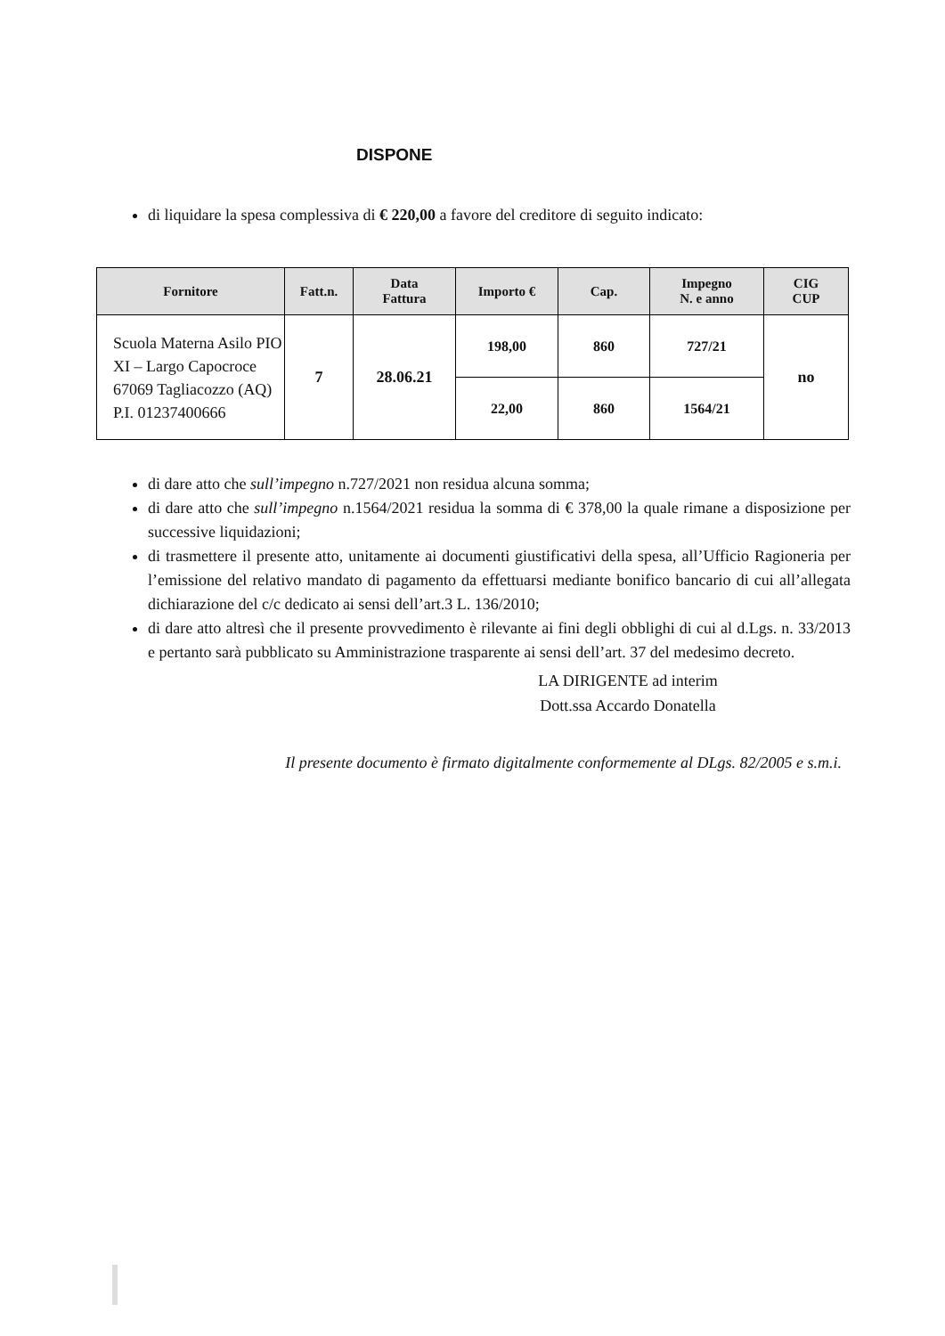DISPONE
di liquidare la spesa complessiva di € 220,00 a favore del creditore di seguito indicato:
| Fornitore | Fatt.n. | Data Fattura | Importo € | Cap. | Impegno N. e anno | CIG CUP |
| --- | --- | --- | --- | --- | --- | --- |
| Scuola Materna Asilo PIO XI – Largo Capocroce 67069 Tagliacozzo (AQ) P.I. 01237400666 | 7 | 28.06.21 | 198,00 | 860 | 727/21 | no |
| | | | 22,00 | 860 | 1564/21 | |
di dare atto che sull’impegno n.727/2021 non residua alcuna somma;
di dare atto che sull’impegno n.1564/2021 residua la somma di € 378,00 la quale rimane a disposizione per successive liquidazioni;
di trasmettere il presente atto, unitamente ai documenti giustificativi della spesa, all’Ufficio Ragioneria per l’emissione del relativo mandato di pagamento da effettuarsi mediante bonifico bancario di cui all’allegata dichiarazione del c/c dedicato ai sensi dell’art.3 L. 136/2010;
di dare atto altresì che il presente provvedimento è rilevante ai fini degli obblighi di cui al d.Lgs. n. 33/2013 e pertanto sarà pubblicato su Amministrazione trasparente ai sensi dell’art. 37 del medesimo decreto.
LA DIRIGENTE ad interim
Dott.ssa Accardo Donatella
Il presente documento è firmato digitalmente conformemente al DLgs. 82/2005 e s.m.i.